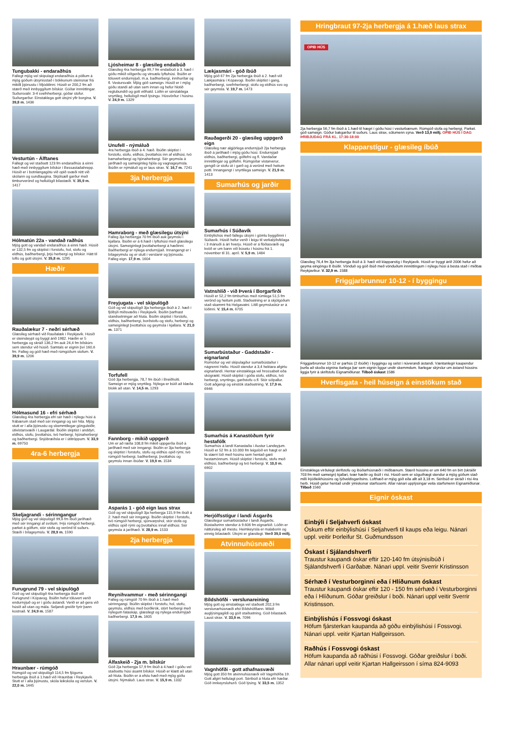Tungubakki - endaraðhús
Fallegt mjög vel skipulagt endaraðhús á pöllum á mjög góðum útsýnisstað í bökkunum steinsnar frá mikilli þjónustu í Mjóddinni. Húsið er 200,2 fm að stærð með innbyggðum bílskúr. Góðar innréttingar. Suðursvalir. 3-4 svefnherbergi, góðar stofur. Suðurgarður. Einstaklega gott útsýni yfir borgina. V. 39,8 m. 1436
Vesturtún - Álftanes
Fallegt og vel staðsett 123 fm endaraðhús á einni hæð með innbyggðum bílskúr í Bessastaðahrepp. Húsið er í botnlangagötu við opið svæði rétt við skólann og sundlaugina. Skjólsæll garður með timburverönd og hellulögð bílastæði. V. 35,9 m. 1417
Hólmatún 22a - vandað raðhús
Mjög gott og vandað endaraðhús á einni hæð. Húsið er 132,5 fm og skiptist í forstofu, hol, stofu og eldhús, baðherbergi, þrjú herbergi og bílskúr. Hátt til lofts og gott útsýni. V. 35,8 m. 1295
Hæðir
Rauðalækur 7 - neðri sérhæð
Glæsileg sérhæð við Rauðalæk í Reykjavík. Húsið er steinsteypt og byggt árið 1982. Hæðin er 5 herbergja og skráð 136,2 fm auk 24,4 fm bílskúrs sem stendur við húsið. Samtals er eignin því 160,6 fm. Falleg og góð hæð með rúmgóðum stofum. V. 39,9 m. 1206
Hólmasund 16 - efri sérhæð
Glæsileg 4ra herbergja efri sér hæð í nýlegu húsi á frábærum stað með sér inngangi og sér hita. Mjög stutt er í alla þjónustu og skemmtilegar gönguleiðir, útivistarsvæði í Laugardal. Íbúðin skiptist í anddyri, eldhús, stofu, þvottahús, tvö herbergi, hjónaherbergi og baðherbergi. Snjóbræðsla er í útitröppum. V. 33,9 m. 69750
4ra-6 herbergja
Skeljagrandi - sérinngangur
Mjög góð og vel skipulögð 99,6 fm íbúð jarðhæð með sér inngangi af svölum. Þrjú rúmgóð herbergi, parket á gólfum, stór stofa og verönd til suðurs. Stæði í bílageymslu. V. 28,9 m. 1590
Furugrund 79 - vel skipulögð
Góð og vel skipulögð 4ra herbergja íbúð við Furugrund í Kópavog. Íbúðin hefur töluvert verið endurnýjuð og er í góðu ástandi. Verið er að gera við húsið að utan og mála. Seljandi greiðir fyrir þann kostnað. V. 24,9 m. 1587
Hraunbær - rúmgóð
Rúmgóð og vel skipulögð 114,5 fm fjögurra herbergja íbúð á 1.hæð við Hraunbæ í Reykjavík. Stutt er í alla þjónustu, skóla leikskóla og verslun. V. 22,0 m. 1445
Ljósheimar 8 - glæsileg endaíbúð
Glæsileg 4ra herbergja 99,7 fm endaíbúð á 3. hæð í góðu mikið viðgerðu og vinsælu lyftuhúsi. Íbúðin er töluvert endurnýjuð, m.a. baðherbergi, innihurðar og fl. Vestursvalir. Mjög góð sameign. Húsið er í mjög góðu standi að utan sem innan og hefur hlotið reglubundið og gott viðhald. Lóðin er sérstaklega snyrtileg, hellulögð með lýsingu. Húsvörður í húsinu. V. 24,9 m. 1329
Unufell - nýmáluð
4ra herbergja íbúð á 4. hæð. Íbúðin skiptist í forstofu, stofu, eldhús, þvottahús inn af eldhúsi, tvö barnaherbergi og hjónaherbergi. Sér geymsla á jarðhæð og sameiginleg hjóla og vagnageymsla. Íbúðin er nýmáluð og er laus strax. V. 16,7 m. 7241
3ja herbergja
Hamraborg - með glæsilegu útsýni
Falleg 3ja herbergja 70 fm íbúð auk geymslu í kjallara. Íbúðin er á 6.hæð í lyftuhúsi með glæsilegu útsýni. Sameiginlegt þvottaherbergi á hæðinni. Baðherbergi er nýlega endurnýjað. Innangengt er í bílageymslu og er stutt í verslanir og þjónustu. Falleg eign. 17,9 m. 1604
Freyjugata - vel skipulögð
Góð og vel skipulögð 3ja herbergja íbúð á 2. hæð í fjölbýli miðsvæðis í Reykjavík. Íbúðin þarfnast standsetningar að hluta. Íbúðin skiptist í forstofu, eldhús, baðherbergi, borðstofu og stofu, herbergi og sameiginlegt þvottahús og geymsla í kjallara. V. 21,0 m. 1371
Torfufell
Góð 3ja herbergja, 78,7 fm íbúð í Breiðholti. Sameign er mjög snyrtileg. Nýlega er búið að klæða blokk að utan. V. 14,5 m. 1293
Fannborg - mikið uppgerð
Um er að ræða 108,8 fm mikið uppgerða íbúð á jarðhæð með sér inngangi. Íbúðin er 3ja herbergja og skiptist í forstofu, stofu og eldhús opið rými, tvö rúmgóð herbergi, baðherbergi, þvottahús og geymslu innan íbúðar. V. 19,9 m. 1534
Asparás 1 - góð eign laus strax
Góð og vel skipulögð 3ja herbergja 115,9 fm íbúð á 2. hæð með sér inngangi. Íbúðin skiptist í forstofu, tvö rúmgóð herbergi, sjónvarpshol, stór stofa og eldhús opið rými og þvottahús innaf eldhúsi. Sér geymsla á jarðhæð. V. 28,9 m. 1533
2ja herbergja
Reynihvammur - með sérinngangi
Falleg og rúmgóð 70 fm íbúð á 1.hæð með sérinngangi. Íbúðin skiptist í forstofu, hol, stofu, geymslu, eldhús með borðkrók, stórt herbergi með nýlegum fataskáp, glæsilegt og nýlega endurnýjað baðherbergi. 17,5 m. 1605
Álfaskeið - 2ja m. bílskúr
Góð 2ja herbergja 57,9 fm íbúð á 4.hæð í góðu vel staðsettu húsi ásamt bílskúr. Húsið er klætt að utan að hluta. Íbúðin er á efstu hæð með mjög góðu útsýni. Nýmáluð. Laus strax. V. 15,9 m. 1332
Lækjasmári - góð íbúð
Mjög góð 67 fm 2ja herbergja íbúð á 2. hæð við Lækjasmára í Kópavogi. Íbúðin skiptist í gang, baðherbergi, svefnherbergi, stofu og eldhús svo og sér geymsla. V. 19,7 m. 1473
Rauðagerði 20 - glæsileg uppgerð eign
Glæsileg nær algjörlega endurnýjuð 2ja herbergja íbúð á jarðhæð í mjög góðu húsi. Endurnýjað eldhús, baðherbergi, gólfefni og fl. Vandaðar innréttingar og gólfefni. Rúmgóðar vistarverur, gengið úr stofu út í garð og á verönd með heitum potti. Innangengt í snyrtilega sameign. V. 21,9 m. 1413
Sumarhús og jarðir
Sumarhús í Súðavík
Einbýlishús með fallegu útsýni í gömlu byggðinni í Súðavík. Húsið hefur verið í leigu til verkalýðsfélaga í 3 mánuði á ári hverju. Húsið er á flóðasvæði og kvöð er um bann við búsetu í húsinu frá 1. nóvember til 31. apríl. V. 5,9 m. 1484
Vatnshlíð - við Þverá í Borgarfirði
Húsið er 52,2 fm timburhús með rúmlega 51,5 fm verönd og heitum potti. Staðsetning er á skjólgóðum stað skammt frá Helgavatni. Lítill geymsluskúr er á lóðinni. V. 15,4 m. 6705
Sumarbústaður - Gaddstaðir - eignarland
Rúmóður og vel skipulagður sumarbústaður í nágrenni Hellu. Húsið stendur á 3,4 hektara afgirtu eignarlandi. Hentar einstaklega vel hrossabeit eða skógrækt. Húsið skiptist í góða stofu, eldhús, tvö herbergi, snyrtingu, garðstofu o.fl. Stór sólpallur. Gott aðgengi og einstök staðsetning. V. 17,9 m. 6946
Sumarhús á Kanastöðum fyrir hestafólk
Sumarhús á landi Kanastaða í Austur Landeyjum. Húsið er 52 fm á 10.000 fm leigulóð en hægt er að fá stærri lóð með húsinu sem hentað gæti hestamönnum. Húsið skiptist í forstofu, stofu með eldhúsi, baðherbergi og tvö herbergi. V. 10,0 m. 6902
Herjólfsstígur í landi Ásgarðs
Glæsilegur sumarbústaður í landi Ásgarðs. Bústaðurinn stendur á 9.606 fm eignarlóð. Lóðin er náttúruleg að mestu. Heimkeyrsla er malaborin og einnig bílastæði. Útsýni er glæsilegt. Verð 39,0 millj.
Atvinnuhúsnæði
Bíldshöfði - verslunareining
Mjög gott og einstaklega vel staðsett 202,3 fm verslunarhúsnæði efst Bíldshöfðann. Mikið auglýsingagildi og góð staðsetning. Góð bílastæði. Laust strax. V. 33,9 m. 7096
Vagnhöfði - gott athafnasvæði
Mjög gott 350 fm atvinnuhúsnæði við Vagnhöfða 19. Gott afgirt hellulagt port. Séríbúð á hluta efri hæðar. Góð innkeyrsluhurð. Góð lýsing. V. 33,5 m. 1352
Hringbraut 97-2ja herbergja á 1.hæð laus strax
OPIÐ HÚS
2ja herbergja 56,7 fm íbúð á 1.hæð til hægri í góðu húsi í vesturbænum. Rúmgóð stofa og herbergi. Parket. góð sameign. Góður bakgarður til suðurs. Laus strax, sölumenn sýna. Verð 13,9 millj. OPIÐ HÚS Í DAG ÞRIÐJUDAG FRÁ KL. 17:30-18:00
Klapparstígur - glæsileg íbúð
Glæsileg 76,4 fm 3ja herbergja íbúð á 3. hæð við klapparstíg í Reykjavík. Húsið er byggt árið 2006 hefur að geyma eingöngu 8 íbúðir. Vönduð og góð íbúð með vönduðum innréttingum í nýlegu húsi á besta stað í miðbæ Reykjavíkur. V. 32,9 m. 1588
Friggjarbrunnur 10-12 - í byggingu
Friggjarbrunnur 10-12 er parhús (2 íbúðir) í byggingu og selst í núverandi ástandi. Væntanlegir kaupendur þurfa að skoða eignina ítarlega þar sem eignin liggur undir skemmdum. Ítarlegar skýrslur um ástand hússins liggja fyrir á skrifstofu Eignamiðlunar. Tilboð óskast 1586
Hverfisgata - heil húseign á einstökum stað
Einstaklega virðulegt skrifstofu og íbúðarhúsnæði í miðbænum. Stærð hússins er um 640 fm en birt (skráðir 703 fm með sameign) kjallari, tvær hæðir og íbúð í risi. Húsið sem er söguífrægt stendur á mjög góðum stað milli Þjóðleikhússins og lýðveldisgarðsins. Lofthæð er mjög góð eða allt að 3,18 m. Séríbúð er skráð í risi 4ra herb. Húsið getur hentað undir ýmiskonar starfssemi. Allar nánari upplýsingar veita starfsmenn Eignamiðlunar. Tilboð 1560
Eignir óskast
Einbýli í Seljahverfi óskast
Óskum eftir einbýlishúsi í Seljahverfi til kaups eða leigu. Nánari uppl. veitir Þorleifur St. Guðmundsson
Óskast í Sjálandshverfi
Traustur kaupandi óskar eftir 120-140 fm útsýnisíbúð í Sjálandshverfi í Garðabæ. Nánari uppl. veitir Sverrir Kristinsson
Sérhæð í Vesturborginni eða í Hlíðunum óskast
Traustur kaupandi óskar eftir 120 - 150 fm sérhæð í Vesturborginni eða í Hlíðunum. Góðar greiðslur í boði. Nánari uppl veitir Sverrir Kristinsson.
Einbýlishús í Fossvogi óskast
Höfum fjársterkan kaupanda að góðu einbýlishúsi í Fossvogi. Nánari uppl. veitir Kjartan Hallgeirsson.
Raðhús í Fossvogi óskast
Höfum kaupanda að raðhúsi í Fossvogi. Góðar greiðslur í boði. Allar nánari uppl veitir Kjartan Hallgeirsson í síma 824-9093